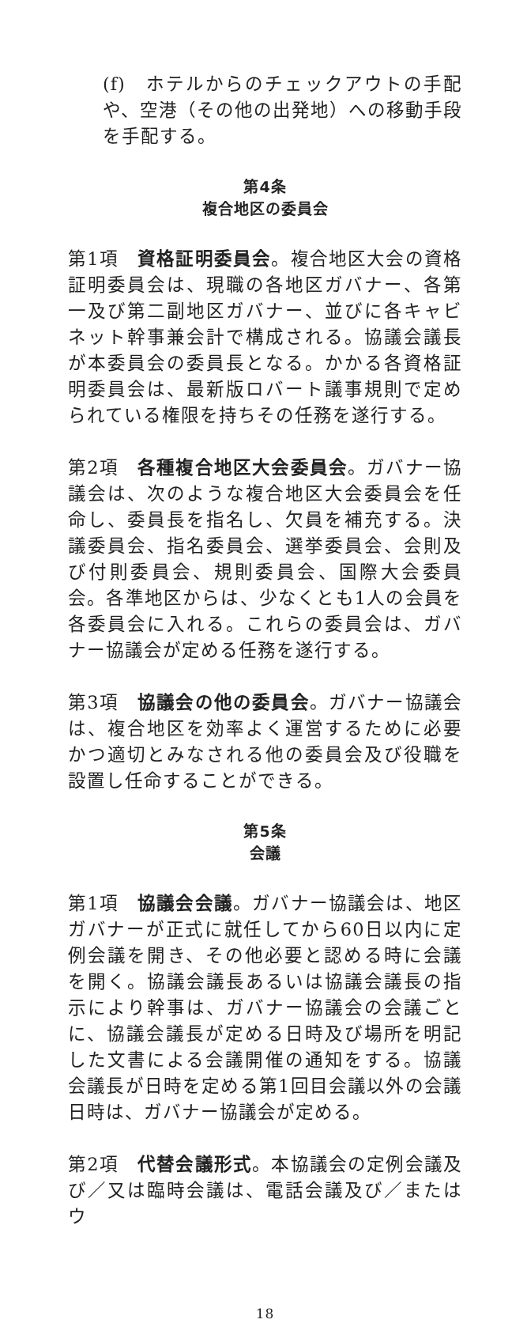(f)　ホテルからのチェックアウトの手配や、空港（その他の出発地）への移動手段を手配する。
第4条
複合地区の委員会
第1項　資格証明委員会。複合地区大会の資格証明委員会は、現職の各地区ガバナー、各第一及び第二副地区ガバナー、並びに各キャビネット幹事兼会計で構成される。協議会議長が本委員会の委員長となる。かかる各資格証明委員会は、最新版ロバート議事規則で定められている権限を持ちその任務を遂行する。
第2項　各種複合地区大会委員会。ガバナー協議会は、次のような複合地区大会委員会を任命し、委員長を指名し、欠員を補充する。決議委員会、指名委員会、選挙委員会、会則及び付則委員会、規則委員会、国際大会委員会。各準地区からは、少なくとも1人の会員を各委員会に入れる。これらの委員会は、ガバナー協議会が定める任務を遂行する。
第3項　協議会の他の委員会。ガバナー協議会は、複合地区を効率よく運営するために必要かつ適切とみなされる他の委員会及び役職を設置し任命することができる。
第5条
会議
第1項　協議会会議。ガバナー協議会は、地区ガバナーが正式に就任してから60日以内に定例会議を開き、その他必要と認める時に会議を開く。協議会議長あるいは協議会議長の指示により幹事は、ガバナー協議会の会議ごとに、協議会議長が定める日時及び場所を明記した文書による会議開催の通知をする。協議会議長が日時を定める第1回目会議以外の会議日時は、ガバナー協議会が定める。
第2項　代替会議形式。本協議会の定例会議及び／又は臨時会議は、電話会議及び／またはウ
18